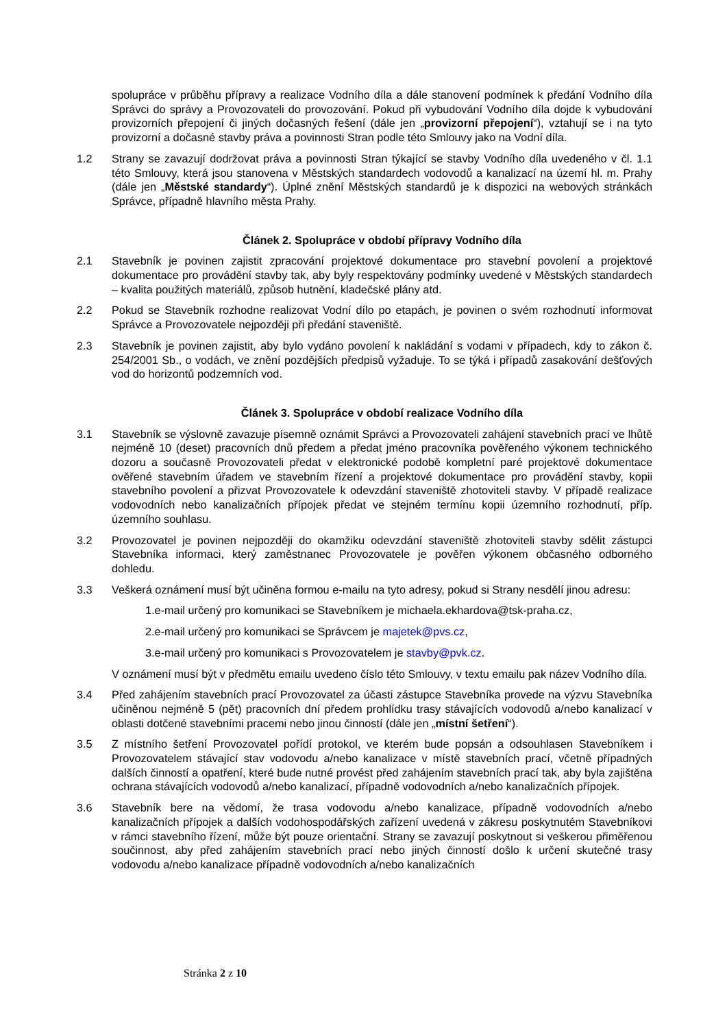spolupráce v průběhu přípravy a realizace Vodního díla a dále stanovení podmínek k předání Vodního díla Správci do správy a Provozovateli do provozování. Pokud při vybudování Vodního díla dojde k vybudování provizorních přepojení či jiných dočasných řešení (dále jen „provizorní přepojení“), vztahují se i na tyto provizorní a dočasné stavby práva a povinnosti Stran podle této Smlouvy jako na Vodní díla.
1.2 Strany se zavazují dodržovat práva a povinnosti Stran týkající se stavby Vodního díla uvedeného v čl. 1.1 této Smlouvy, která jsou stanovena v Městských standardech vodovodů a kanalizací na území hl. m. Prahy (dále jen „Městské standardy“). Úplné znění Městských standardů je k dispozici na webových stránkách Správce, případně hlavního města Prahy.
Článek 2. Spolupráce v období přípravy Vodního díla
2.1 Stavebník je povinen zajistit zpracování projektové dokumentace pro stavební povolení a projektové dokumentace pro provádění stavby tak, aby byly respektovány podmínky uvedené v Městských standardech – kvalita použitých materiálů, způsob hutnění, kladečské plány atd.
2.2 Pokud se Stavebník rozhodne realizovat Vodní dílo po etapách, je povinen o svém rozhodnutí informovat Správce a Provozovatele nejpozději při předání staveniště.
2.3 Stavebník je povinen zajistit, aby bylo vydáno povolení k nakládání s vodami v případech, kdy to zákon č. 254/2001 Sb., o vodách, ve znění pozdějších předpisů vyžaduje. To se týká i případů zasakování dešťových vod do horizontů podzemních vod.
Článek 3. Spolupráce v období realizace Vodního díla
3.1 Stavebník se výslovně zavazuje písemně oznámit Správci a Provozovateli zahájení stavebních prací ve lhůtě nejméně 10 (deset) pracovních dnů předem a předat jméno pracovníka pověřeného výkonem technického dozoru a současně Provozovateli předat v elektronické podobě kompletní paré projektové dokumentace ověřené stavebním úřadem ve stavebním řízení a projektové dokumentace pro provádění stavby, kopii stavebního povolení a přizvat Provozovatele k odevzdání staveniště zhotoviteli stavby. V případě realizace vodovodních nebo kanalizačních přípojek předat ve stejném termínu kopii územního rozhodnutí, příp. územního souhlasu.
3.2 Provozovatel je povinen nejpozději do okamžiku odevzdání staveniště zhotoviteli stavby sdělit zástupci Stavebníka informaci, který zaměstnanec Provozovatele je pověřen výkonem občasného odborného dohledu.
3.3 Veškerá oznámení musí být učiněna formou e-mailu na tyto adresy, pokud si Strany nesdělí jinou adresu:
1.e-mail určený pro komunikaci se Stavebníkem je michaela.ekhardova@tsk-praha.cz,
2.e-mail určený pro komunikaci se Správcem je majetek@pvs.cz,
3.e-mail určený pro komunikaci s Provozovatelem je stavby@pvk.cz.
V oznámení musí být v předmětu emailu uvedeno číslo této Smlouvy, v textu emailu pak název Vodního díla.
3.4 Před zahájením stavebních prací Provozovatel za účasti zástupce Stavebníka provede na výzvu Stavebníka učiněnou nejméně 5 (pět) pracovních dní předem prohlídku trasy stávajících vodovodů a/nebo kanalizací v oblasti dotčené stavebními pracemi nebo jinou činností (dále jen „místní šetření“).
3.5 Z místního šetření Provozovatel pořídí protokol, ve kterém bude popsán a odsouhlasen Stavebníkem i Provozovatelem stávající stav vodovodu a/nebo kanalizace v místě stavebních prací, včetně případných dalších činností a opatření, které bude nutné provést před zahájením stavebních prací tak, aby byla zajištěna ochrana stávajících vodovodů a/nebo kanalizací, případně vodovodních a/nebo kanalizačních přípojek.
3.6 Stavebník bere na vědomí, že trasa vodovodu a/nebo kanalizace, případně vodovodních a/nebo kanalizačních přípojek a dalších vodohospodářských zařízení uvedená v zákresu poskytnutém Stavebníkovi v rámci stavebního řízení, může být pouze orientační. Strany se zavazují poskytnout si veškerou přiměřenou součinnost, aby před zahájením stavebních prací nebo jiných činností došlo k určení skutečné trasy vodovodu a/nebo kanalizace případně vodovodních a/nebo kanalizačních
Stránka 2 z 10